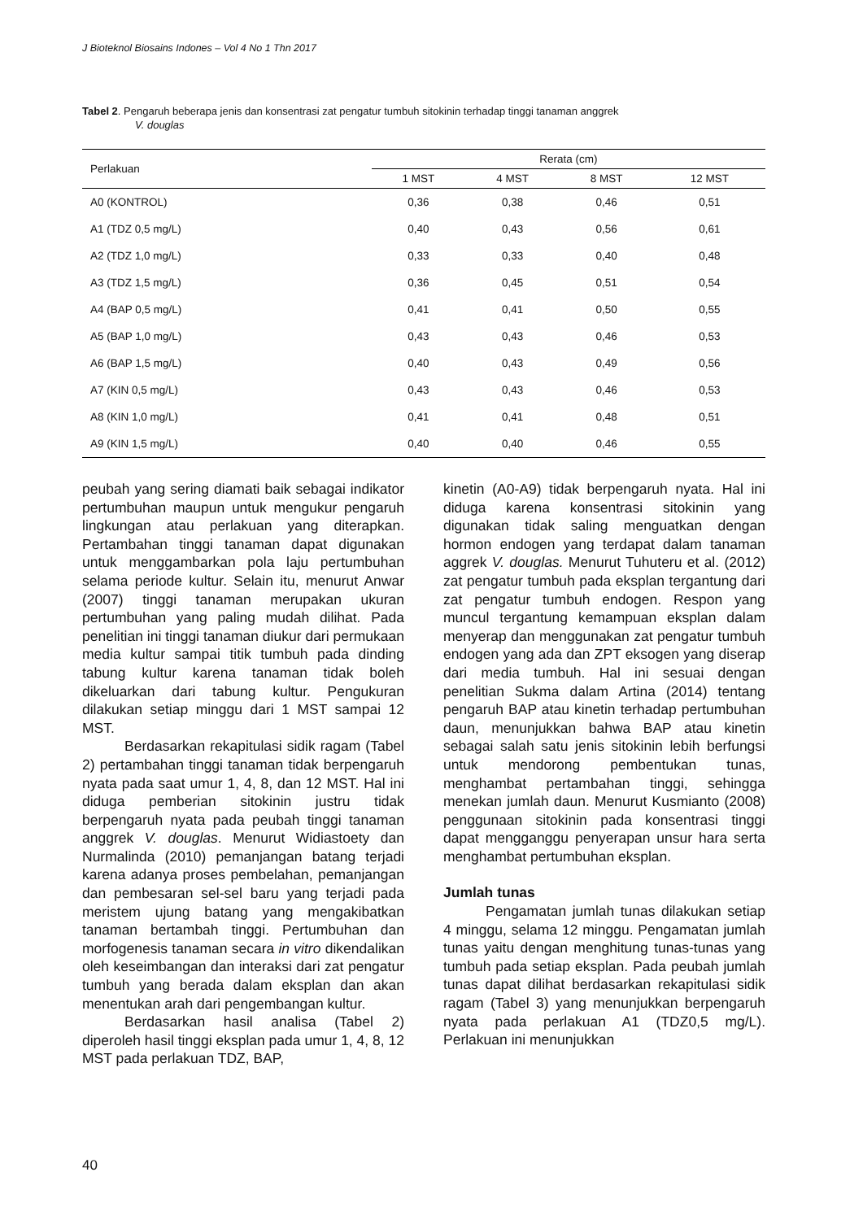J Bioteknol Biosains Indones – Vol 4 No 1 Thn 2017
Tabel 2. Pengaruh beberapa jenis dan konsentrasi zat pengatur tumbuh sitokinin terhadap tinggi tanaman anggrek
V. douglas
| Perlakuan | Rerata (cm) | | | |
| --- | --- | --- | --- | --- |
| | 1 MST | 4 MST | 8 MST | 12 MST |
| A0 (KONTROL) | 0,36 | 0,38 | 0,46 | 0,51 |
| A1 (TDZ 0,5 mg/L) | 0,40 | 0,43 | 0,56 | 0,61 |
| A2 (TDZ 1,0 mg/L) | 0,33 | 0,33 | 0,40 | 0,48 |
| A3 (TDZ 1,5 mg/L) | 0,36 | 0,45 | 0,51 | 0,54 |
| A4 (BAP 0,5 mg/L) | 0,41 | 0,41 | 0,50 | 0,55 |
| A5 (BAP 1,0 mg/L) | 0,43 | 0,43 | 0,46 | 0,53 |
| A6 (BAP 1,5 mg/L) | 0,40 | 0,43 | 0,49 | 0,56 |
| A7 (KIN 0,5 mg/L) | 0,43 | 0,43 | 0,46 | 0,53 |
| A8 (KIN 1,0 mg/L) | 0,41 | 0,41 | 0,48 | 0,51 |
| A9 (KIN 1,5 mg/L) | 0,40 | 0,40 | 0,46 | 0,55 |
peubah yang sering diamati baik sebagai indikator pertumbuhan maupun untuk mengukur pengaruh lingkungan atau perlakuan yang diterapkan. Pertambahan tinggi tanaman dapat digunakan untuk menggambarkan pola laju pertumbuhan selama periode kultur. Selain itu, menurut Anwar (2007) tinggi tanaman merupakan ukuran pertumbuhan yang paling mudah dilihat. Pada penelitian ini tinggi tanaman diukur dari permukaan media kultur sampai titik tumbuh pada dinding tabung kultur karena tanaman tidak boleh dikeluarkan dari tabung kultur. Pengukuran dilakukan setiap minggu dari 1 MST sampai 12 MST.
Berdasarkan rekapitulasi sidik ragam (Tabel 2) pertambahan tinggi tanaman tidak berpengaruh nyata pada saat umur 1, 4, 8, dan 12 MST. Hal ini diduga pemberian sitokinin justru tidak berpengaruh nyata pada peubah tinggi tanaman anggrek V. douglas. Menurut Widiastoety dan Nurmalinda (2010) pemanjangan batang terjadi karena adanya proses pembelahan, pemanjangan dan pembesaran sel-sel baru yang terjadi pada meristem ujung batang yang mengakibatkan tanaman bertambah tinggi. Pertumbuhan dan morfogenesis tanaman secara in vitro dikendalikan oleh keseimbangan dan interaksi dari zat pengatur tumbuh yang berada dalam eksplan dan akan menentukan arah dari pengembangan kultur.
Berdasarkan hasil analisa (Tabel 2) diperoleh hasil tinggi eksplan pada umur 1, 4, 8, 12 MST pada perlakuan TDZ, BAP,
kinetin (A0-A9) tidak berpengaruh nyata. Hal ini diduga karena konsentrasi sitokinin yang digunakan tidak saling menguatkan dengan hormon endogen yang terdapat dalam tanaman aggrek V. douglas. Menurut Tuhuteru et al. (2012) zat pengatur tumbuh pada eksplan tergantung dari zat pengatur tumbuh endogen. Respon yang muncul tergantung kemampuan eksplan dalam menyerap dan menggunakan zat pengatur tumbuh endogen yang ada dan ZPT eksogen yang diserap dari media tumbuh. Hal ini sesuai dengan penelitian Sukma dalam Artina (2014) tentang pengaruh BAP atau kinetin terhadap pertumbuhan daun, menunjukkan bahwa BAP atau kinetin sebagai salah satu jenis sitokinin lebih berfungsi untuk mendorong pembentukan tunas, menghambat pertambahan tinggi, sehingga menekan jumlah daun. Menurut Kusmianto (2008) penggunaan sitokinin pada konsentrasi tinggi dapat mengganggu penyerapan unsur hara serta menghambat pertumbuhan eksplan.
Jumlah tunas
Pengamatan jumlah tunas dilakukan setiap 4 minggu, selama 12 minggu. Pengamatan jumlah tunas yaitu dengan menghitung tunas-tunas yang tumbuh pada setiap eksplan. Pada peubah jumlah tunas dapat dilihat berdasarkan rekapitulasi sidik ragam (Tabel 3) yang menunjukkan berpengaruh nyata pada perlakuan A1 (TDZ0,5 mg/L). Perlakuan ini menunjukkan
40